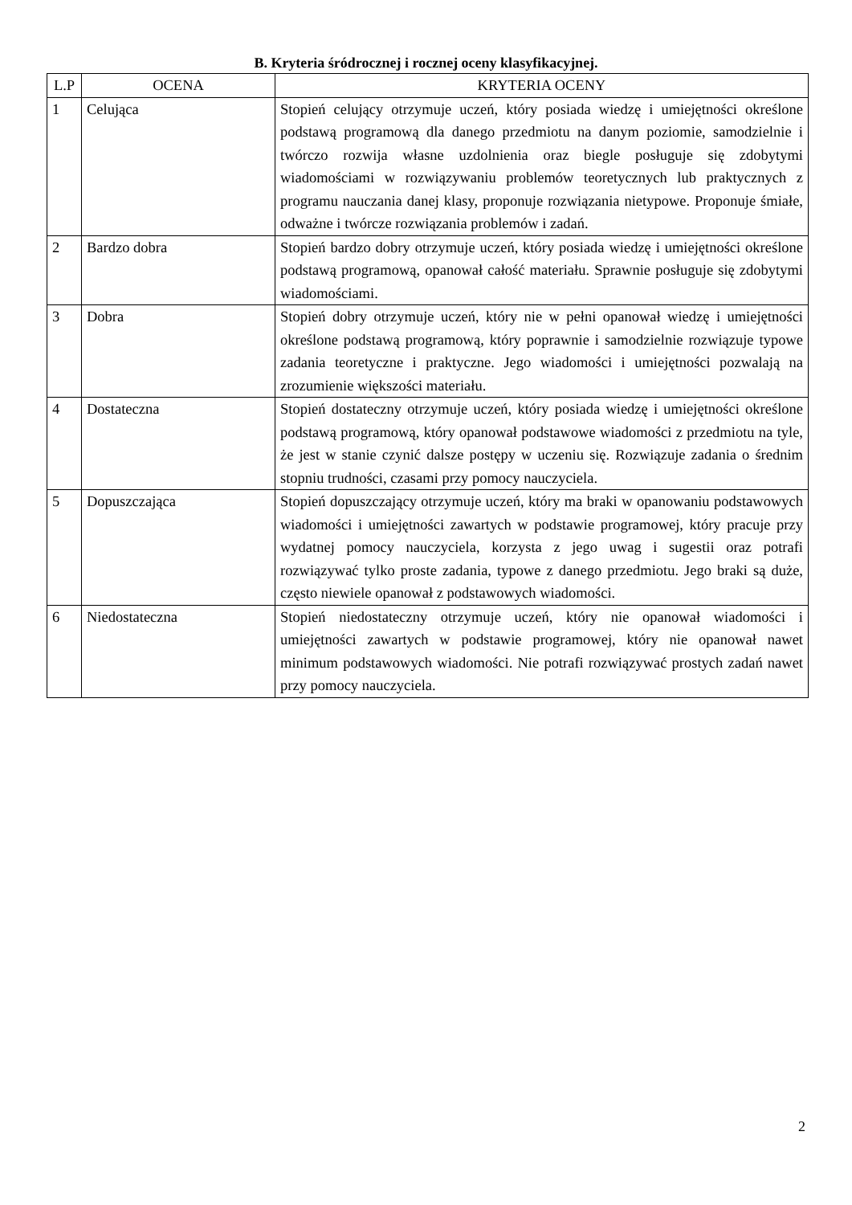B. Kryteria śródrocznej i rocznej oceny klasyfikacyjnej.
| L.P | OCENA | KRYTERIA OCENY |
| --- | --- | --- |
| 1 | Celująca | Stopień celujący otrzymuje uczeń, który posiada wiedzę i umiejętności określone podstawą programową dla danego przedmiotu na danym poziomie, samodzielnie i twórczo rozwija własne uzdolnienia oraz biegle posługuje się zdobytymi wiadomościami w rozwiązywaniu problemów teoretycznych lub praktycznych z programu nauczania danej klasy, proponuje rozwiązania nietypowe. Proponuje śmiałe, odważne i twórcze rozwiązania problemów i zadań. |
| 2 | Bardzo dobra | Stopień bardzo dobry otrzymuje uczeń, który posiada wiedzę i umiejętności określone podstawą programową, opanował całość materiału. Sprawnie posługuje się zdobytymi wiadomościami. |
| 3 | Dobra | Stopień dobry otrzymuje uczeń, który nie w pełni opanował wiedzę i umiejętności określone podstawą programową, który poprawnie i samodzielnie rozwiązuje typowe zadania teoretyczne i praktyczne. Jego wiadomości i umiejętności pozwalają na zrozumienie większości materiału. |
| 4 | Dostateczna | Stopień dostateczny otrzymuje uczeń, który posiada wiedzę i umiejętności określone podstawą programową, który opanował podstawowe wiadomości z przedmiotu na tyle, że jest w stanie czynić dalsze postępy w uczeniu się. Rozwiązuje zadania o średnim stopniu trudności, czasami przy pomocy nauczyciela. |
| 5 | Dopuszczająca | Stopień dopuszczający otrzymuje uczeń, który ma braki w opanowaniu podstawowych wiadomości i umiejętności zawartych w podstawie programowej, który pracuje przy wydatnej pomocy nauczyciela, korzysta z jego uwag i sugestii oraz potrafi rozwiązywać tylko proste zadania, typowe z danego przedmiotu. Jego braki są duże, często niewiele opanował z podstawowych wiadomości. |
| 6 | Niedostateczna | Stopień niedostateczny otrzymuje uczeń, który nie opanował wiadomości i umiejętności zawartych w podstawie programowej, który nie opanował nawet minimum podstawowych wiadomości. Nie potrafi rozwiązywać prostych zadań nawet przy pomocy nauczyciela. |
2